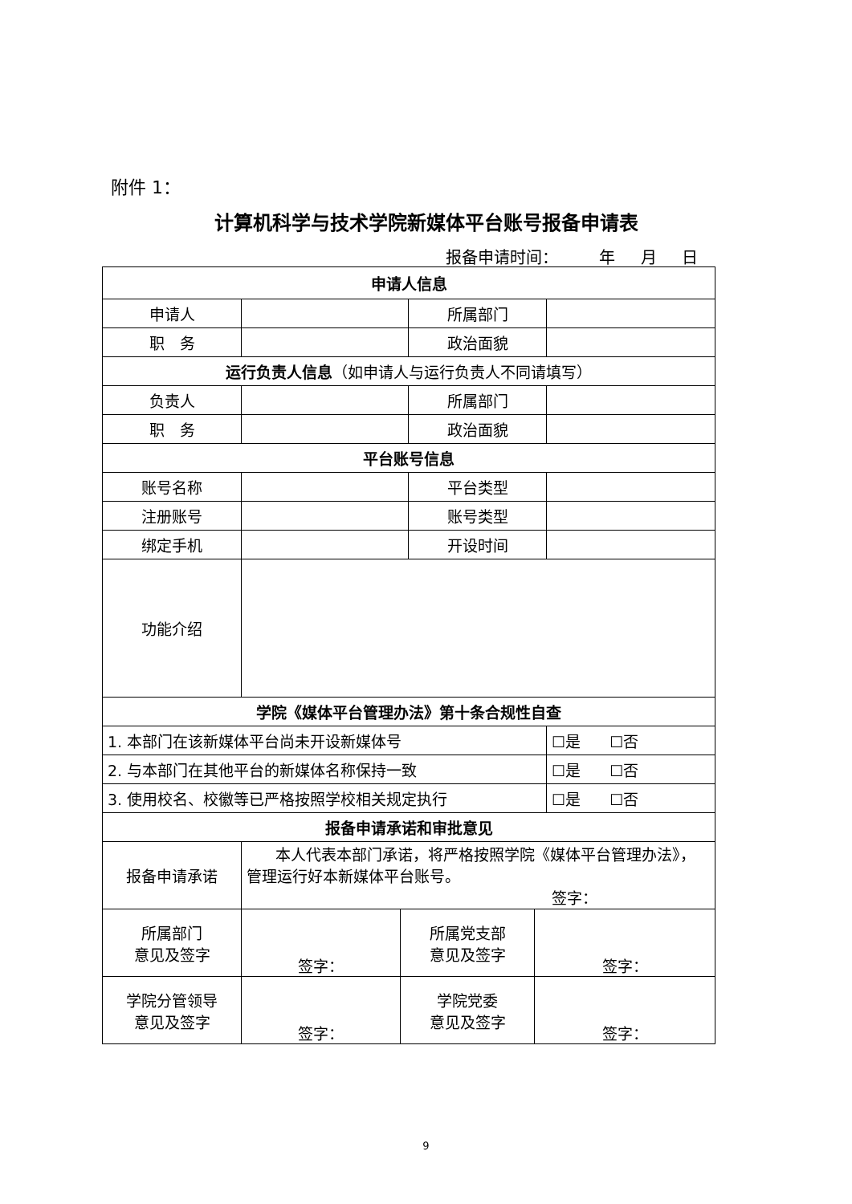附件 1：
计算机科学与技术学院新媒体平台账号报备申请表
报备申请时间： 年 月 日
| 申请人信息 | | | | | |
| 申请人 | | | 所属部门 | | |
| 职 务 | | | 政治面貌 | | |
| 运行负责人信息 （如申请人与运行负责人不同请填写） | | | | | |
| 负责人 | | | 所属部门 | | |
| 职 务 | | | 政治面貌 | | |
| 平台账号信息 | | | | | |
| 账号名称 | | | 平台类型 | | |
| 注册账号 | | | 账号类型 | | |
| 绑定手机 | | | 开设时间 | | |
| 功能介绍 | | | | | |
| 学院《媒体平台管理办法》第十条合规性自查 | | | | | |
| 1. 本部门在该新媒体平台尚未开设新媒体号 | | | | | ☐是 ☐否 |
| 2. 与本部门在其他平台的新媒体名称保持一致 | | | | | ☐是 ☐否 |
| 3. 使用校名、校徽等已严格按照学校相关规定执行 | | | | | ☐是 ☐否 |
| 报备申请承诺和审批意见 | | | | | |
| 报备申请承诺 | 本人代表本部门承诺，将严格按照学院《媒体平台管理办法》，管理运行好本新媒体平台账号。 签字： | | | | |
| 所属部门 意见及签字 | 签字： | 所属党支部 意见及签字 | | 签字： | |
| 学院分管领导 意见及签字 | 签字： | 学院党委 意见及签字 | | 签字： | |
9